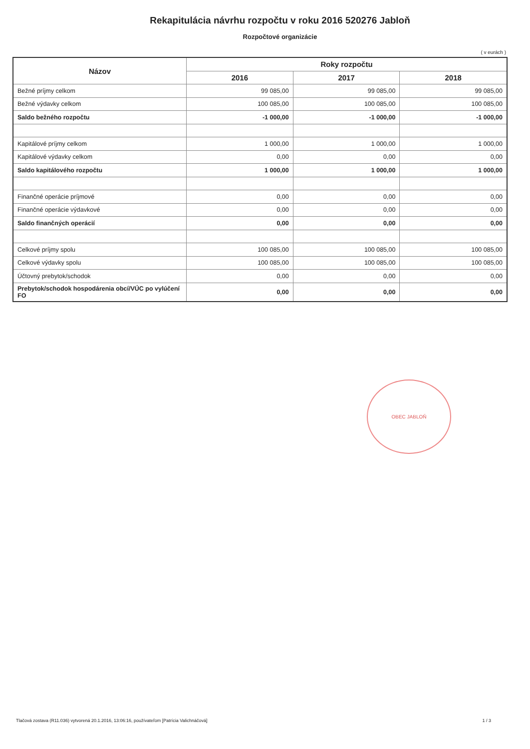Rekapitulácia návrhu rozpočtu v roku 2016 520276 Jabloň
Rozpočtové organizácie
( v eurách )
| Názov | Roky rozpočtu | | |
| --- | --- | --- | --- |
| | 2016 | 2017 | 2018 |
| Bežné príjmy celkom | 99 085,00 | 99 085,00 | 99 085,00 |
| Bežné výdavky celkom | 100 085,00 | 100 085,00 | 100 085,00 |
| Saldo bežného rozpočtu | -1 000,00 | -1 000,00 | -1 000,00 |
| Kapitálové príjmy celkom | 1 000,00 | 1 000,00 | 1 000,00 |
| Kapitálové výdavky celkom | 0,00 | 0,00 | 0,00 |
| Saldo kapitálového rozpočtu | 1 000,00 | 1 000,00 | 1 000,00 |
| Finančné operácie príjmové | 0,00 | 0,00 | 0,00 |
| Finančné operácie výdavkové | 0,00 | 0,00 | 0,00 |
| Saldo finančných operácií | 0,00 | 0,00 | 0,00 |
| Celkové príjmy spolu | 100 085,00 | 100 085,00 | 100 085,00 |
| Celkové výdavky spolu | 100 085,00 | 100 085,00 | 100 085,00 |
| Účtovný prebytok/schodok | 0,00 | 0,00 | 0,00 |
| Prebytok/schodok hospodárenia obcí/VÚC po vylúčení FO | 0,00 | 0,00 | 0,00 |
OBEC JABLOŇ
Tlačová zostava (R11.036) vytvorená 20.1.2016, 13:06:16, používateľom [Patrícia Valichnáčová] 1 / 3